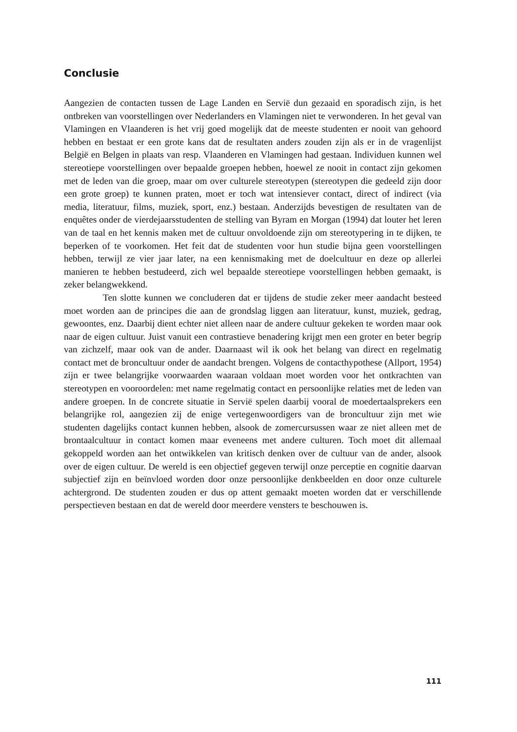Conclusie
Aangezien de contacten tussen de Lage Landen en Servië dun gezaaid en sporadisch zijn, is het ontbreken van voorstellingen over Nederlanders en Vlamingen niet te verwonderen. In het geval van Vlamingen en Vlaanderen is het vrij goed mogelijk dat de meeste studenten er nooit van gehoord hebben en bestaat er een grote kans dat de resultaten anders zouden zijn als er in de vragenlijst België en Belgen in plaats van resp. Vlaanderen en Vlamingen had gestaan. Individuen kunnen wel stereotiepe voorstellingen over bepaalde groepen hebben, hoewel ze nooit in contact zijn gekomen met de leden van die groep, maar om over culturele stereotypen (stereotypen die gedeeld zijn door een grote groep) te kunnen praten, moet er toch wat intensiever contact, direct of indirect (via media, literatuur, films, muziek, sport, enz.) bestaan. Anderzijds bevestigen de resultaten van de enquêtes onder de vierdejaarsstudenten de stelling van Byram en Morgan (1994) dat louter het leren van de taal en het kennis maken met de cultuur onvoldoende zijn om stereotypering in te dijken, te beperken of te voorkomen. Het feit dat de studenten voor hun studie bijna geen voorstellingen hebben, terwijl ze vier jaar later, na een kennismaking met de doelcultuur en deze op allerlei manieren te hebben bestudeerd, zich wel bepaalde stereotiepe voorstellingen hebben gemaakt, is zeker belangwekkend.
Ten slotte kunnen we concluderen dat er tijdens de studie zeker meer aandacht besteed moet worden aan de principes die aan de grondslag liggen aan literatuur, kunst, muziek, gedrag, gewoontes, enz. Daarbij dient echter niet alleen naar de andere cultuur gekeken te worden maar ook naar de eigen cultuur. Juist vanuit een contrastieve benadering krijgt men een groter en beter begrip van zichzelf, maar ook van de ander. Daarnaast wil ik ook het belang van direct en regelmatig contact met de broncultuur onder de aandacht brengen. Volgens de contacthypothese (Allport, 1954) zijn er twee belangrijke voorwaarden waaraan voldaan moet worden voor het ontkrachten van stereotypen en vooroordelen: met name regelmatig contact en persoonlijke relaties met de leden van andere groepen. In de concrete situatie in Servië spelen daarbij vooral de moedertaalsprekers een belangrijke rol, aangezien zij de enige vertegenwoordigers van de broncultuur zijn met wie studenten dagelijks contact kunnen hebben, alsook de zomercursussen waar ze niet alleen met de brontaalcultuur in contact komen maar eveneens met andere culturen. Toch moet dit allemaal gekoppeld worden aan het ontwikkelen van kritisch denken over de cultuur van de ander, alsook over de eigen cultuur. De wereld is een objectief gegeven terwijl onze perceptie en cognitie daarvan subjectief zijn en beïnvloed worden door onze persoonlijke denkbeelden en door onze culturele achtergrond. De studenten zouden er dus op attent gemaakt moeten worden dat er verschillende perspectieven bestaan en dat de wereld door meerdere vensters te beschouwen is.
111